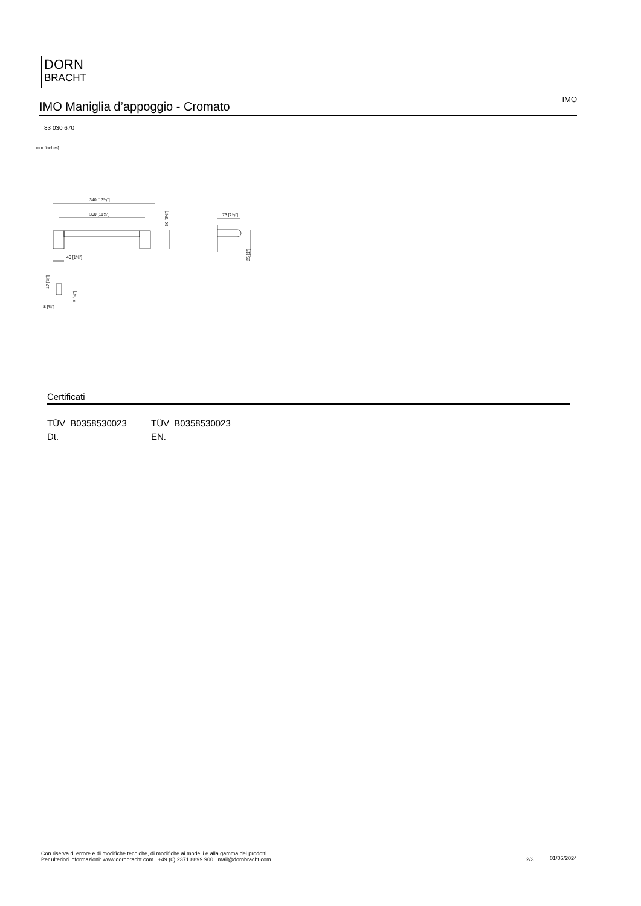DORN
BRACHT
IMO Maniglia d’appoggio - Cromato
IMO
83 030 670
mm [inches]
340 [13⅜"]
300 [11¾"]
40 [1⅝"]
73 [2⅞"]
8 [⅜"]
60 [2⅜"]
25 [1"]
17 [⅝"]
5 [¼"]
Certificati
TÜV_B0358530023_ Dt.
TÜV_B0358530023_ EN.
Con riserva di errore e di modifiche tecniche, di modifiche ai modelli e alla gamma dei prodotti.
Per ulteriori informazioni: www.dornbracht.com +49 (0) 2371 8899 900 mail@dornbracht.com
2/3 01/05/2024